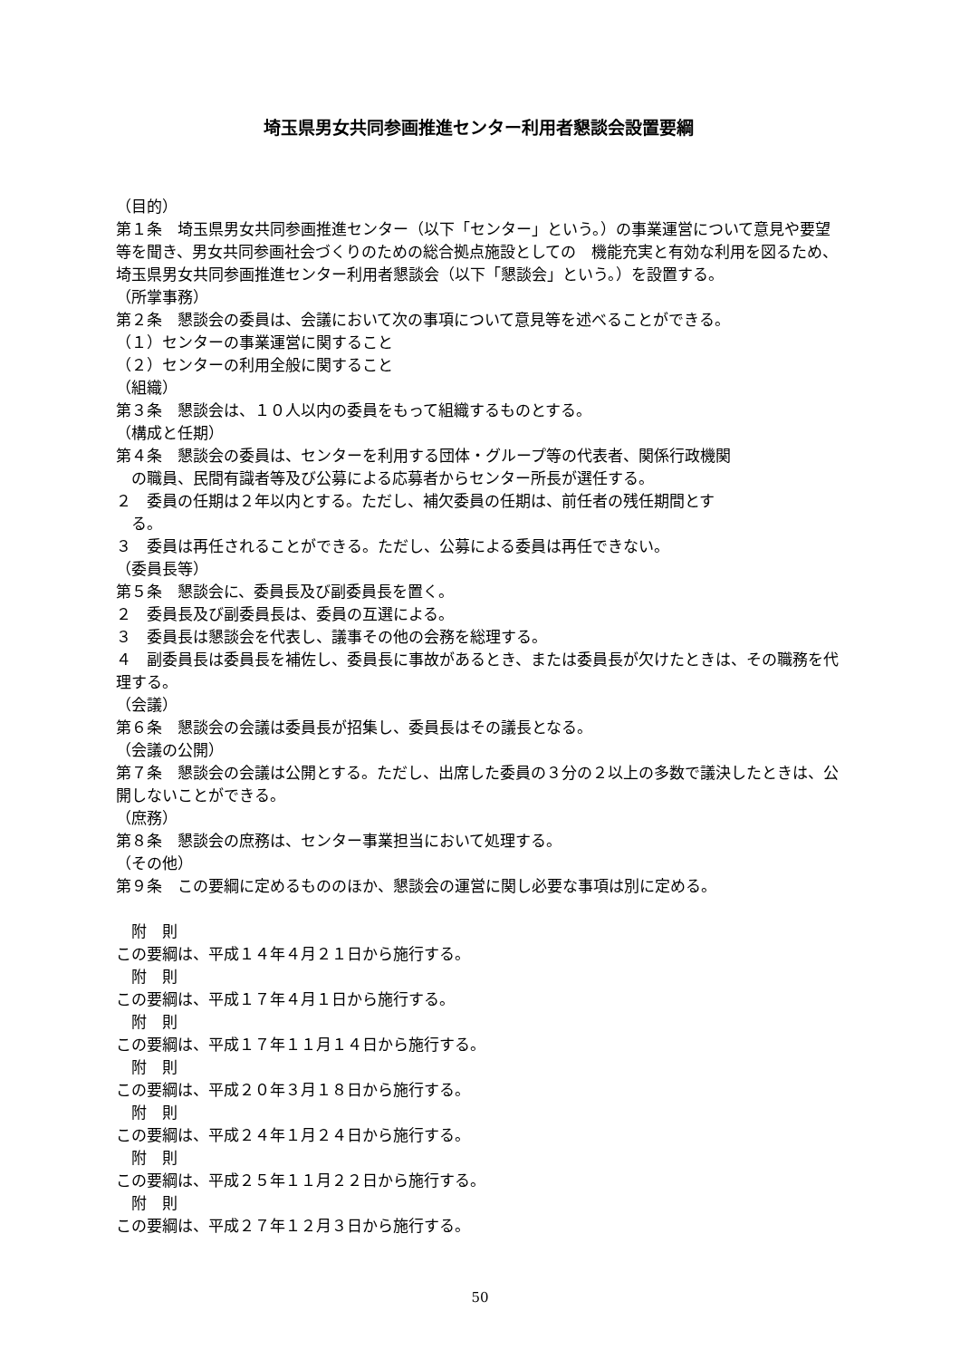埼玉県男女共同参画推進センター利用者懇談会設置要綱
（目的）
第１条　埼玉県男女共同参画推進センター（以下「センター」という。）の事業運営について意見や要望等を聞き、男女共同参画社会づくりのための総合拠点施設としての　機能充実と有効な利用を図るため、埼玉県男女共同参画推進センター利用者懇談会（以下「懇談会」という。）を設置する。
（所掌事務）
第２条　懇談会の委員は、会議において次の事項について意見等を述べることができる。
（１）センターの事業運営に関すること
（２）センターの利用全般に関すること
（組織）
第３条　懇談会は、１０人以内の委員をもって組織するものとする。
（構成と任期）
第４条　懇談会の委員は、センターを利用する団体・グループ等の代表者、関係行政機関
の職員、民間有識者等及び公募による応募者からセンター所長が選任する。
２　委員の任期は２年以内とする。ただし、補欠委員の任期は、前任者の残任期間とす
る。
３　委員は再任されることができる。ただし、公募による委員は再任できない。
（委員長等）
第５条　懇談会に、委員長及び副委員長を置く。
２　委員長及び副委員長は、委員の互選による。
３　委員長は懇談会を代表し、議事その他の会務を総理する。
４　副委員長は委員長を補佐し、委員長に事故があるとき、または委員長が欠けたときは、その職務を代理する。
（会議）
第６条　懇談会の会議は委員長が招集し、委員長はその議長となる。
（会議の公開）
第７条　懇談会の会議は公開とする。ただし、出席した委員の３分の２以上の多数で議決したときは、公開しないことができる。
（庶務）
第８条　懇談会の庶務は、センター事業担当において処理する。
（その他）
第９条　この要綱に定めるもののほか、懇談会の運営に関し必要な事項は別に定める。
附　則
この要綱は、平成１４年４月２１日から施行する。
附　則
この要綱は、平成１７年４月１日から施行する。
附　則
この要綱は、平成１７年１１月１４日から施行する。
附　則
この要綱は、平成２０年３月１８日から施行する。
附　則
この要綱は、平成２４年１月２４日から施行する。
附　則
この要綱は、平成２５年１１月２２日から施行する。
附　則
この要綱は、平成２７年１２月３日から施行する。
50